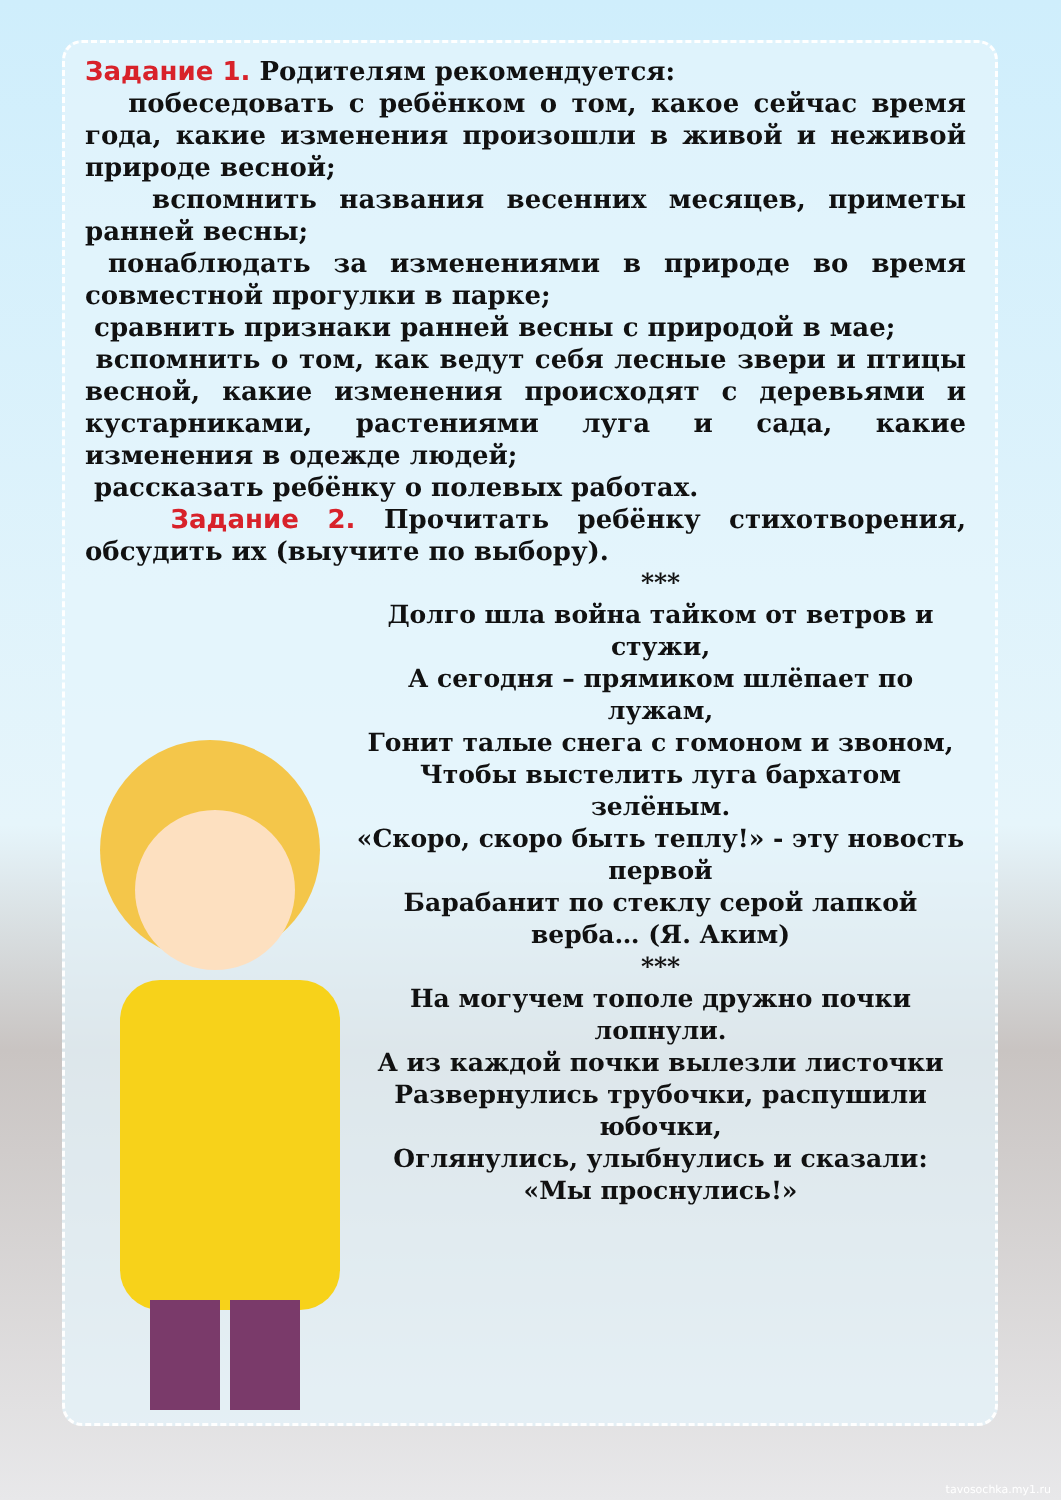Задание 1. Родителям рекомендуется:
побеседовать с ребёнком о том, какое сейчас время года, какие изменения произошли в живой и неживой природе весной;
вспомнить названия весенних месяцев, приметы ранней весны;
понаблюдать за изменениями в природе во время совместной прогулки в парке;
сравнить признаки ранней весны с природой в мае;
вспомнить о том, как ведут себя лесные звери и птицы весной, какие изменения происходят с деревьями и кустарниками, растениями луга и сада, какие изменения в одежде людей;
рассказать ребёнку о полевых работах.
Задание 2. Прочитать ребёнку стихотворения, обсудить их (выучите по выбору).
***
Долго шла война тайком от ветров и стужи,
А сегодня – прямиком шлёпает по лужам,
Гонит талые снега с гомоном и звоном,
Чтобы выстелить луга бархатом зелёным.
«Скоро, скоро быть теплу!» - эту новость первой
Барабанит по стеклу серой лапкой верба… (Я. Аким)
***
На могучем тополе дружно почки лопнули.
А из каждой почки вылезли листочки
Развернулись трубочки, распушили юбочки,
Оглянулись, улыбнулись и сказали: «Мы проснулись!»
tavosochka.my1.ru